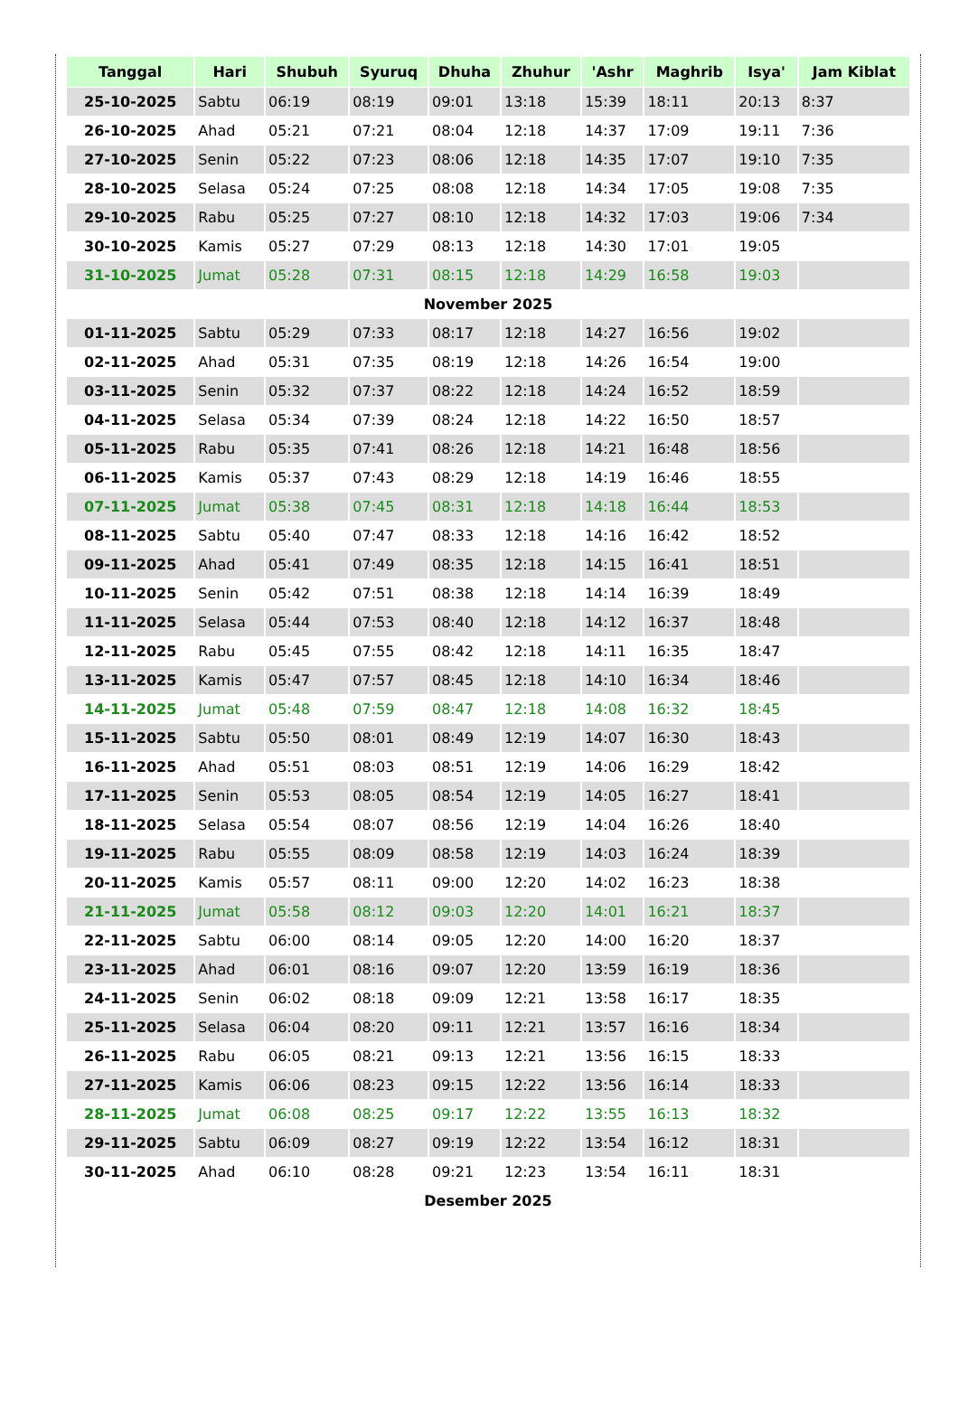| Tanggal | Hari | Shubuh | Syuruq | Dhuha | Zhuhur | 'Ashr | Maghrib | Isya' | Jam Kiblat |
| --- | --- | --- | --- | --- | --- | --- | --- | --- | --- |
| 25-10-2025 | Sabtu | 06:19 | 08:19 | 09:01 | 13:18 | 15:39 | 18:11 | 20:13 | 8:37 |
| 26-10-2025 | Ahad | 05:21 | 07:21 | 08:04 | 12:18 | 14:37 | 17:09 | 19:11 | 7:36 |
| 27-10-2025 | Senin | 05:22 | 07:23 | 08:06 | 12:18 | 14:35 | 17:07 | 19:10 | 7:35 |
| 28-10-2025 | Selasa | 05:24 | 07:25 | 08:08 | 12:18 | 14:34 | 17:05 | 19:08 | 7:35 |
| 29-10-2025 | Rabu | 05:25 | 07:27 | 08:10 | 12:18 | 14:32 | 17:03 | 19:06 | 7:34 |
| 30-10-2025 | Kamis | 05:27 | 07:29 | 08:13 | 12:18 | 14:30 | 17:01 | 19:05 | |
| 31-10-2025 | Jumat | 05:28 | 07:31 | 08:15 | 12:18 | 14:29 | 16:58 | 19:03 | |
| November 2025 | | | | | | | | | |
| 01-11-2025 | Sabtu | 05:29 | 07:33 | 08:17 | 12:18 | 14:27 | 16:56 | 19:02 | |
| 02-11-2025 | Ahad | 05:31 | 07:35 | 08:19 | 12:18 | 14:26 | 16:54 | 19:00 | |
| 03-11-2025 | Senin | 05:32 | 07:37 | 08:22 | 12:18 | 14:24 | 16:52 | 18:59 | |
| 04-11-2025 | Selasa | 05:34 | 07:39 | 08:24 | 12:18 | 14:22 | 16:50 | 18:57 | |
| 05-11-2025 | Rabu | 05:35 | 07:41 | 08:26 | 12:18 | 14:21 | 16:48 | 18:56 | |
| 06-11-2025 | Kamis | 05:37 | 07:43 | 08:29 | 12:18 | 14:19 | 16:46 | 18:55 | |
| 07-11-2025 | Jumat | 05:38 | 07:45 | 08:31 | 12:18 | 14:18 | 16:44 | 18:53 | |
| 08-11-2025 | Sabtu | 05:40 | 07:47 | 08:33 | 12:18 | 14:16 | 16:42 | 18:52 | |
| 09-11-2025 | Ahad | 05:41 | 07:49 | 08:35 | 12:18 | 14:15 | 16:41 | 18:51 | |
| 10-11-2025 | Senin | 05:42 | 07:51 | 08:38 | 12:18 | 14:14 | 16:39 | 18:49 | |
| 11-11-2025 | Selasa | 05:44 | 07:53 | 08:40 | 12:18 | 14:12 | 16:37 | 18:48 | |
| 12-11-2025 | Rabu | 05:45 | 07:55 | 08:42 | 12:18 | 14:11 | 16:35 | 18:47 | |
| 13-11-2025 | Kamis | 05:47 | 07:57 | 08:45 | 12:18 | 14:10 | 16:34 | 18:46 | |
| 14-11-2025 | Jumat | 05:48 | 07:59 | 08:47 | 12:18 | 14:08 | 16:32 | 18:45 | |
| 15-11-2025 | Sabtu | 05:50 | 08:01 | 08:49 | 12:19 | 14:07 | 16:30 | 18:43 | |
| 16-11-2025 | Ahad | 05:51 | 08:03 | 08:51 | 12:19 | 14:06 | 16:29 | 18:42 | |
| 17-11-2025 | Senin | 05:53 | 08:05 | 08:54 | 12:19 | 14:05 | 16:27 | 18:41 | |
| 18-11-2025 | Selasa | 05:54 | 08:07 | 08:56 | 12:19 | 14:04 | 16:26 | 18:40 | |
| 19-11-2025 | Rabu | 05:55 | 08:09 | 08:58 | 12:19 | 14:03 | 16:24 | 18:39 | |
| 20-11-2025 | Kamis | 05:57 | 08:11 | 09:00 | 12:20 | 14:02 | 16:23 | 18:38 | |
| 21-11-2025 | Jumat | 05:58 | 08:12 | 09:03 | 12:20 | 14:01 | 16:21 | 18:37 | |
| 22-11-2025 | Sabtu | 06:00 | 08:14 | 09:05 | 12:20 | 14:00 | 16:20 | 18:37 | |
| 23-11-2025 | Ahad | 06:01 | 08:16 | 09:07 | 12:20 | 13:59 | 16:19 | 18:36 | |
| 24-11-2025 | Senin | 06:02 | 08:18 | 09:09 | 12:21 | 13:58 | 16:17 | 18:35 | |
| 25-11-2025 | Selasa | 06:04 | 08:20 | 09:11 | 12:21 | 13:57 | 16:16 | 18:34 | |
| 26-11-2025 | Rabu | 06:05 | 08:21 | 09:13 | 12:21 | 13:56 | 16:15 | 18:33 | |
| 27-11-2025 | Kamis | 06:06 | 08:23 | 09:15 | 12:22 | 13:56 | 16:14 | 18:33 | |
| 28-11-2025 | Jumat | 06:08 | 08:25 | 09:17 | 12:22 | 13:55 | 16:13 | 18:32 | |
| 29-11-2025 | Sabtu | 06:09 | 08:27 | 09:19 | 12:22 | 13:54 | 16:12 | 18:31 | |
| 30-11-2025 | Ahad | 06:10 | 08:28 | 09:21 | 12:23 | 13:54 | 16:11 | 18:31 | |
| Desember 2025 | | | | | | | | | |